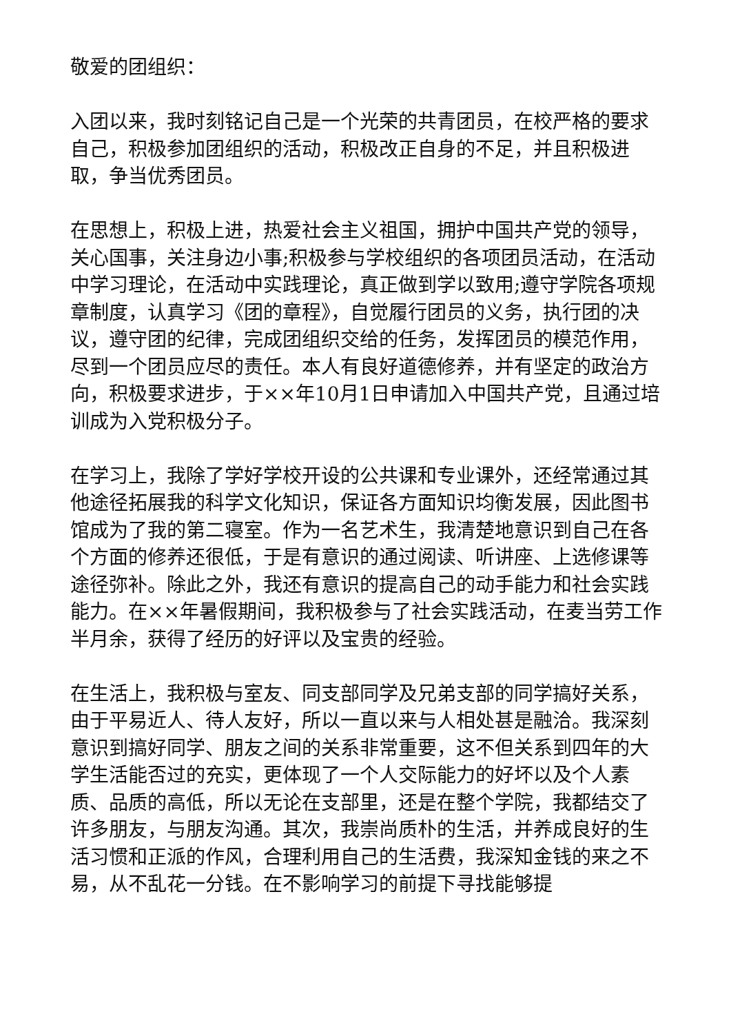敬爱的团组织：
入团以来，我时刻铭记自己是一个光荣的共青团员，在校严格的要求自己，积极参加团组织的活动，积极改正自身的不足，并且积极进取，争当优秀团员。
在思想上，积极上进，热爱社会主义祖国，拥护中国共产党的领导，关心国事，关注身边小事;积极参与学校组织的各项团员活动，在活动中学习理论，在活动中实践理论，真正做到学以致用;遵守学院各项规章制度，认真学习《团的章程》，自觉履行团员的义务，执行团的决议，遵守团的纪律，完成团组织交给的任务，发挥团员的模范作用，尽到一个团员应尽的责任。本人有良好道德修养，并有坚定的政治方向，积极要求进步，于××年10月1日申请加入中国共产党，且通过培训成为入党积极分子。
在学习上，我除了学好学校开设的公共课和专业课外，还经常通过其他途径拓展我的科学文化知识，保证各方面知识均衡发展，因此图书馆成为了我的第二寝室。作为一名艺术生，我清楚地意识到自己在各个方面的修养还很低，于是有意识的通过阅读、听讲座、上选修课等途径弥补。除此之外，我还有意识的提高自己的动手能力和社会实践能力。在××年暑假期间，我积极参与了社会实践活动，在麦当劳工作半月余，获得了经历的好评以及宝贵的经验。
在生活上，我积极与室友、同支部同学及兄弟支部的同学搞好关系，由于平易近人、待人友好，所以一直以来与人相处甚是融洽。我深刻意识到搞好同学、朋友之间的关系非常重要，这不但关系到四年的大学生活能否过的充实，更体现了一个人交际能力的好坏以及个人素质、品质的高低，所以无论在支部里，还是在整个学院，我都结交了许多朋友，与朋友沟通。其次，我崇尚质朴的生活，并养成良好的生活习惯和正派的作风，合理利用自己的生活费，我深知金钱的来之不易，从不乱花一分钱。在不影响学习的前提下寻找能够提